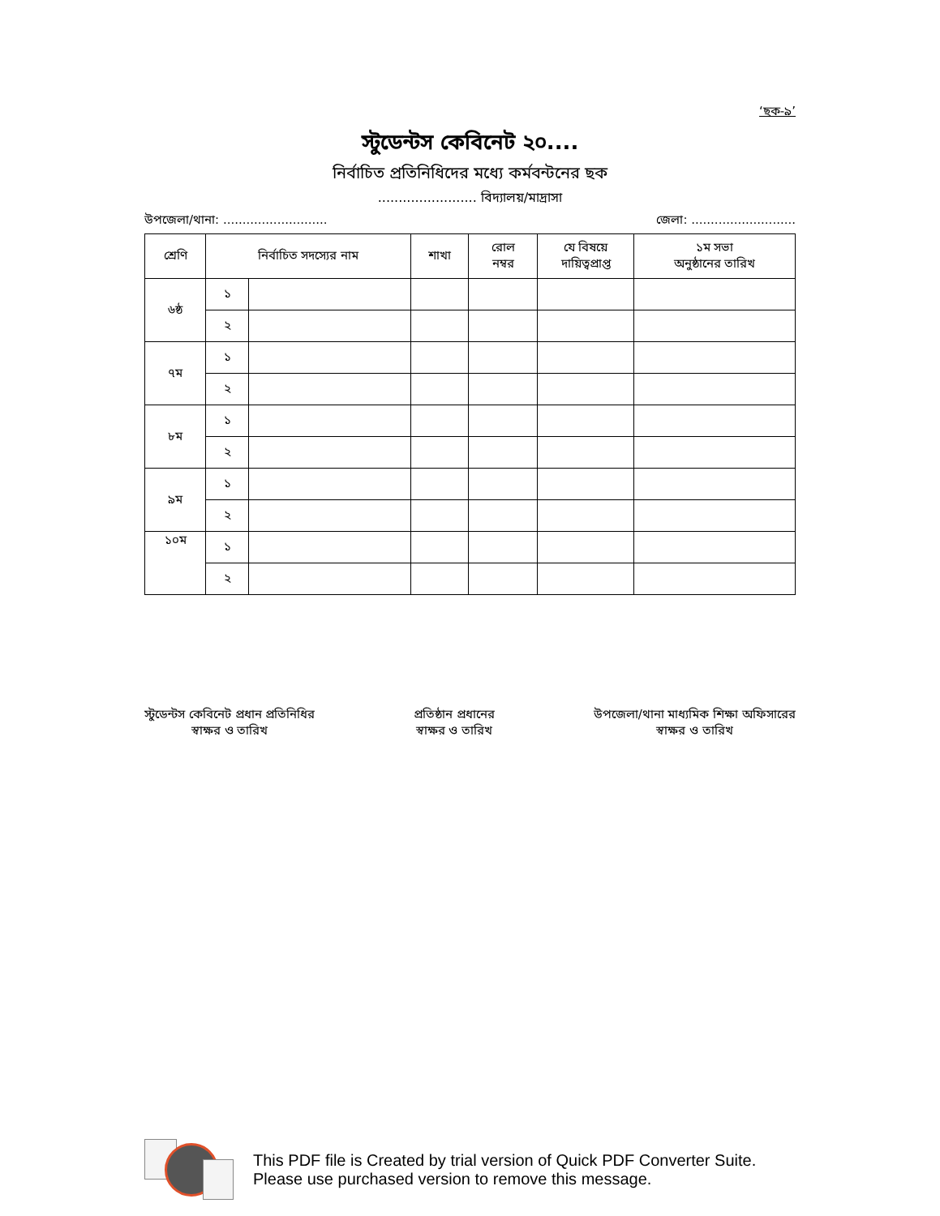‘ছক-৯’
স্টুডেন্টস কেবিনেট ২০....
নির্বাচিত প্রতিনিধিদের মধ্যে কর্মবন্টনের ছক
........................ বিদ্যালয়/মাদ্রাসা
উপজেলা/থানা: ........................... জেলা: ...........................
| শ্রেণি | নির্বাচিত সদস্যের নাম | | শাখা | রোল নম্বর | যে বিষয়ে দায়িত্বপ্রাপ্ত | ১ম সভা অনুষ্ঠানের তারিখ |
| --- | --- | --- | --- | --- | --- | --- |
| ৬ষ্ঠ | ১ | | | | | |
| | ২ | | | | | |
| ৭ম | ১ | | | | | |
| | ২ | | | | | |
| ৮ম | ১ | | | | | |
| | ২ | | | | | |
| ৯ম | ১ | | | | | |
| | ২ | | | | | |
| ১০ম | ১ | | | | | |
| | ২ | | | | | |
স্টুডেন্টস কেবিনেট প্রধান প্রতিনিধির
স্বাক্ষর ও তারিখ
প্রতিষ্ঠান প্রধানের
স্বাক্ষর ও তারিখ
উপজেলা/থানা মাধ্যমিক শিক্ষা অফিসারের
স্বাক্ষর ও তারিখ
This PDF file is Created by trial version of Quick PDF Converter Suite.
Please use purchased version to remove this message.